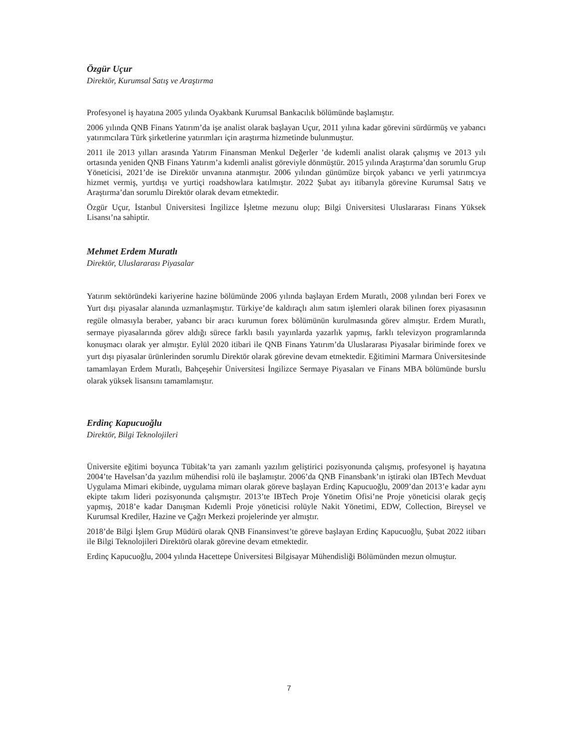Özgür Uçur
Direktör, Kurumsal Satış ve Araştırma
Profesyonel iş hayatına 2005 yılında Oyakbank Kurumsal Bankacılık bölümünde başlamıştır.
2006 yılında QNB Finans Yatırım’da işe analist olarak başlayan Uçur, 2011 yılına kadar görevini sürdürmüş ve yabancı yatırımcılara Türk şirketlerine yatırımları için araştırma hizmetinde bulunmuştur.
2011 ile 2013 yılları arasında Yatırım Finansman Menkul Değerler ’de kıdemli analist olarak çalışmış ve 2013 yılı ortasında yeniden QNB Finans Yatırım’a kıdemli analist göreviyle dönmüştür. 2015 yılında Araştırma’dan sorumlu Grup Yöneticisi, 2021’de ise Direktör unvanına atanmıştır. 2006 yılından günümüze birçok yabancı ve yerli yatırımcıya hizmet vermiş, yurtdışı ve yurtiçi roadshowlara katılmıştır. 2022 Şubat ayı itibarıyla görevine Kurumsal Satış ve Araştırma’dan sorumlu Direktör olarak devam etmektedir.
Özgür Uçur, İstanbul Üniversitesi İngilizce İşletme mezunu olup; Bilgi Üniversitesi Uluslararası Finans Yüksek Lisansı’na sahiptir.
Mehmet Erdem Muratlı
Direktör, Uluslararası Piyasalar
Yatırım sektöründeki kariyerine hazine bölümünde 2006 yılında başlayan Erdem Muratlı, 2008 yılından beri Forex ve Yurt dışı piyasalar alanında uzmanlaşmıştır. Türkiye’de kaldıraçlı alım satım işlemleri olarak bilinen forex piyasasının regüle olmasıyla beraber, yabancı bir aracı kurumun forex bölümünün kurulmasında görev almıştır. Erdem Muratlı, sermaye piyasalarında görev aldığı sürece farklı basılı yayınlarda yazarlık yapmış, farklı televizyon programlarında konuşmacı olarak yer almıştır. Eylül 2020 itibari ile QNB Finans Yatırım’da Uluslararası Piyasalar biriminde forex ve yurt dışı piyasalar ürünlerinden sorumlu Direktör olarak görevine devam etmektedir. Eğitimini Marmara Üniversitesinde tamamlayan Erdem Muratlı, Bahçeşehir Üniversitesi İngilizce Sermaye Piyasaları ve Finans MBA bölümünde burslu olarak yüksek lisansını tamamlamıştır.
Erdinç Kapucuoğlu
Direktör, Bilgi Teknolojileri
Üniversite eğitimi boyunca Tübitak’ta yarı zamanlı yazılım geliştirici pozisyonunda çalışmış, profesyonel iş hayatına 2004’te Havelsan’da yazılım mühendisi rolü ile başlamıştır. 2006’da QNB Finansbank’ın iştiraki olan IBTech Mevduat Uygulama Mimari ekibinde, uygulama mimarı olarak göreve başlayan Erdinç Kapucuoğlu, 2009’dan 2013’e kadar aynı ekipte takım lideri pozisyonunda çalışmıştır. 2013’te IBTech Proje Yönetim Ofisi’ne Proje yöneticisi olarak geçiş yapmış, 2018’e kadar Danışman Kıdemli Proje yöneticisi rolüyle Nakit Yönetimi, EDW, Collection, Bireysel ve Kurumsal Krediler, Hazine ve Çağrı Merkezi projelerinde yer almıştır.
2018’de Bilgi İşlem Grup Müdürü olarak QNB Finansinvest’te göreve başlayan Erdinç Kapucuoğlu, Şubat 2022 itibarı ile Bilgi Teknolojileri Direktörü olarak görevine devam etmektedir.
Erdinç Kapucuoğlu, 2004 yılında Hacettepe Üniversitesi Bilgisayar Mühendisliği Bölümünden mezun olmuştur.
7